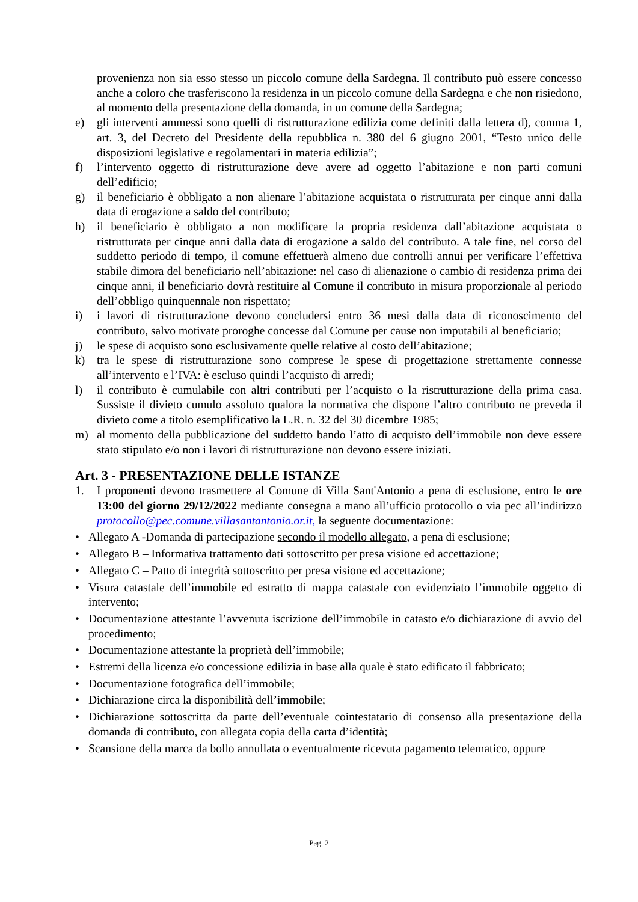provenienza non sia esso stesso un piccolo comune della Sardegna. Il contributo può essere concesso anche a coloro che trasferiscono la residenza in un piccolo comune della Sardegna e che non risiedono, al momento della presentazione della domanda, in un comune della Sardegna;
e) gli interventi ammessi sono quelli di ristrutturazione edilizia come definiti dalla lettera d), comma 1, art. 3, del Decreto del Presidente della repubblica n. 380 del 6 giugno 2001, “Testo unico delle disposizioni legislative e regolamentari in materia edilizia”;
f) l’intervento oggetto di ristrutturazione deve avere ad oggetto l’abitazione e non parti comuni dell’edificio;
g) il beneficiario è obbligato a non alienare l’abitazione acquistata o ristrutturata per cinque anni dalla data di erogazione a saldo del contributo;
h) il beneficiario è obbligato a non modificare la propria residenza dall’abitazione acquistata o ristrutturata per cinque anni dalla data di erogazione a saldo del contributo. A tale fine, nel corso del suddetto periodo di tempo, il comune effettuerà almeno due controlli annui per verificare l’effettiva stabile dimora del beneficiario nell’abitazione: nel caso di alienazione o cambio di residenza prima dei cinque anni, il beneficiario dovrà restituire al Comune il contributo in misura proporzionale al periodo dell’obbligo quinquennale non rispettato;
i) i lavori di ristrutturazione devono concludersi entro 36 mesi dalla data di riconoscimento del contributo, salvo motivate proroghe concesse dal Comune per cause non imputabili al beneficiario;
j) le spese di acquisto sono esclusivamente quelle relative al costo dell’abitazione;
k) tra le spese di ristrutturazione sono comprese le spese di progettazione strettamente connesse all’intervento e l’IVA: è escluso quindi l’acquisto di arredi;
l) il contributo è cumulabile con altri contributi per l’acquisto o la ristrutturazione della prima casa. Sussiste il divieto cumulo assoluto qualora la normativa che dispone l’altro contributo ne preveda il divieto come a titolo esemplificativo la L.R. n. 32 del 30 dicembre 1985;
m) al momento della pubblicazione del suddetto bando l’atto di acquisto dell’immobile non deve essere stato stipulato e/o non i lavori di ristrutturazione non devono essere iniziati.
Art. 3 - PRESENTAZIONE DELLE ISTANZE
1. I proponenti devono trasmettere al Comune di Villa Sant'Antonio a pena di esclusione, entro le ore 13:00 del giorno 29/12/2022 mediante consegna a mano all’ufficio protocollo o via pec all’indirizzo protocollo@pec.comune.villasantantonio.or.it, la seguente documentazione:
• Allegato A -Domanda di partecipazione secondo il modello allegato, a pena di esclusione;
• Allegato B – Informativa trattamento dati sottoscritto per presa visione ed accettazione;
• Allegato C – Patto di integrità sottoscritto per presa visione ed accettazione;
• Visura catastale dell’immobile ed estratto di mappa catastale con evidenziato l’immobile oggetto di intervento;
• Documentazione attestante l’avvenuta iscrizione dell’immobile in catasto e/o dichiarazione di avvio del procedimento;
• Documentazione attestante la proprietà dell’immobile;
• Estremi della licenza e/o concessione edilizia in base alla quale è stato edificato il fabbricato;
• Documentazione fotografica dell’immobile;
• Dichiarazione circa la disponibilità dell’immobile;
• Dichiarazione sottoscritta da parte dell’eventuale cointestatario di consenso alla presentazione della domanda di contributo, con allegata copia della carta d’identità;
• Scansione della marca da bollo annullata o eventualmente ricevuta pagamento telematico, oppure
Pag. 2